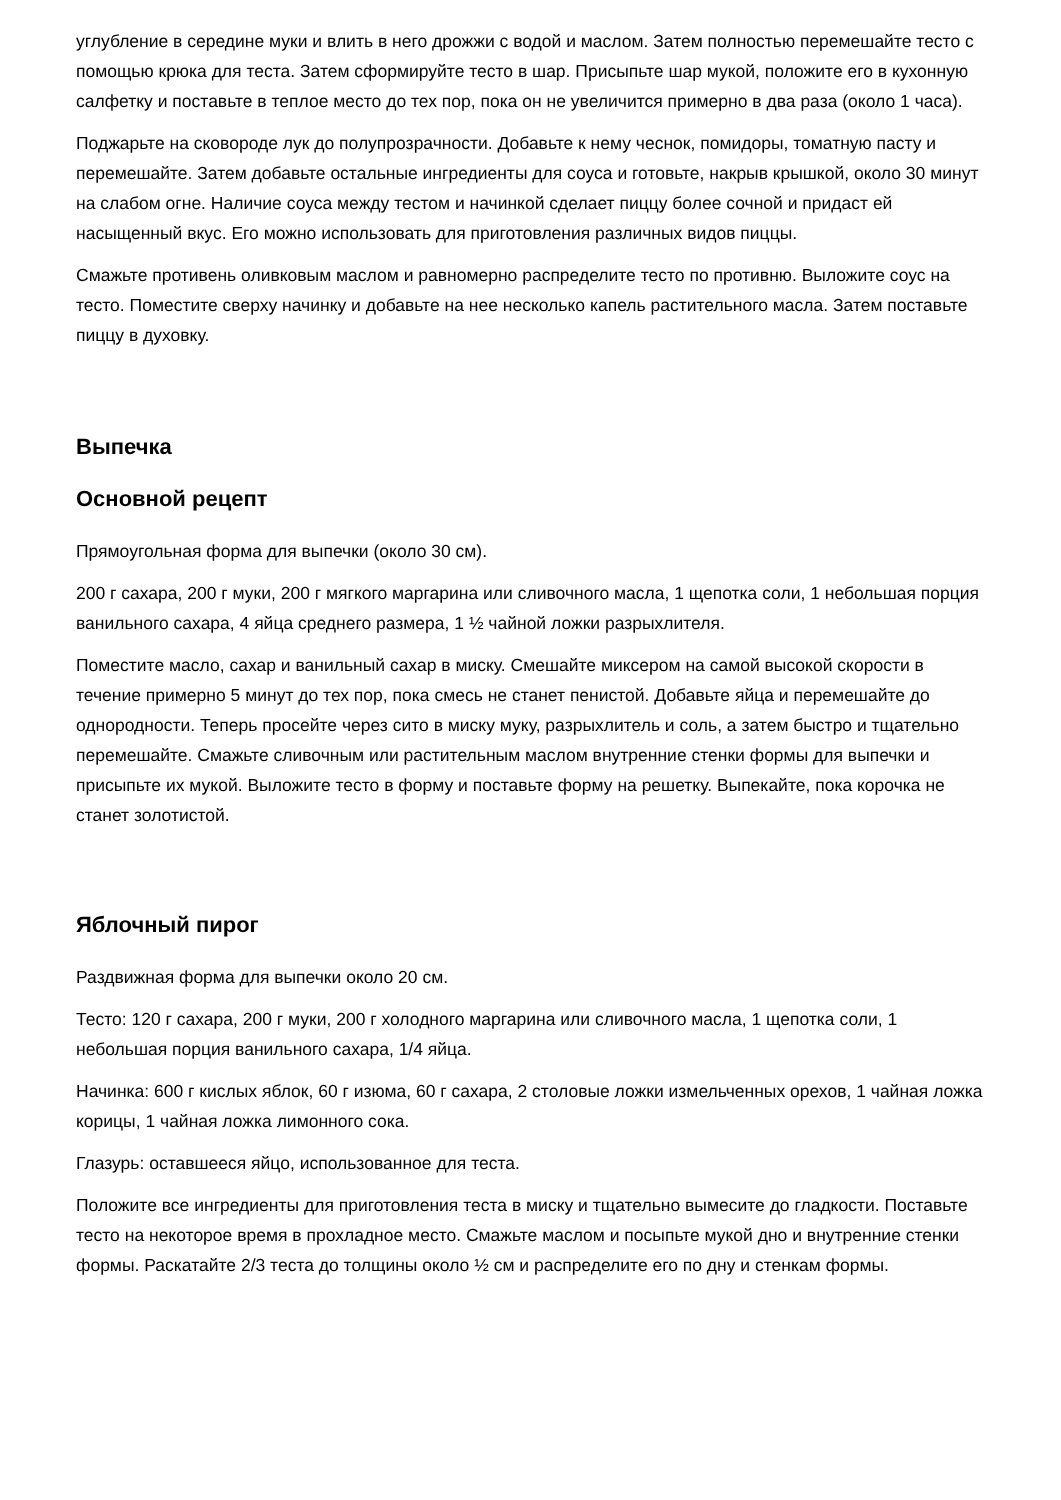углубление в середине муки и влить в него дрожжи с водой и маслом. Затем полностью перемешайте тесто с помощью крюка для теста. Затем сформируйте тесто в шар. Присыпьте шар мукой, положите его в кухонную салфетку и поставьте в теплое место до тех пор, пока он не увеличится примерно в два раза (около 1 часа).
Поджарьте на сковороде лук до полупрозрачности. Добавьте к нему чеснок, помидоры, томатную пасту и перемешайте. Затем добавьте остальные ингредиенты для соуса и готовьте, накрыв крышкой, около 30 минут на слабом огне. Наличие соуса между тестом и начинкой сделает пиццу более сочной и придаст ей насыщенный вкус. Его можно использовать для приготовления различных видов пиццы.
Смажьте противень оливковым маслом и равномерно распределите тесто по противню. Выложите соус на тесто. Поместите сверху начинку и добавьте на нее несколько капель растительного масла. Затем поставьте пиццу в духовку.
Выпечка
Основной рецепт
Прямоугольная форма для выпечки (около 30 см).
200 г сахара, 200 г муки, 200 г мягкого маргарина или сливочного масла, 1 щепотка соли, 1 небольшая порция ванильного сахара, 4 яйца среднего размера, 1 ½ чайной ложки разрыхлителя.
Поместите масло, сахар и ванильный сахар в миску. Смешайте миксером на самой высокой скорости в течение примерно 5 минут до тех пор, пока смесь не станет пенистой. Добавьте яйца и перемешайте до однородности. Теперь просейте через сито в миску муку, разрыхлитель и соль, а затем быстро и тщательно перемешайте. Смажьте сливочным или растительным маслом внутренние стенки формы для выпечки и присыпьте их мукой. Выложите тесто в форму и поставьте форму на решетку. Выпекайте, пока корочка не станет золотистой.
Яблочный пирог
Раздвижная форма для выпечки около 20 см.
Тесто: 120 г сахара, 200 г муки, 200 г холодного маргарина или сливочного масла, 1 щепотка соли, 1 небольшая порция ванильного сахара, 1/4 яйца.
Начинка: 600 г кислых яблок, 60 г изюма, 60 г сахара, 2 столовые ложки измельченных орехов, 1 чайная ложка корицы, 1 чайная ложка лимонного сока.
Глазурь: оставшееся яйцо, использованное для теста.
Положите все ингредиенты для приготовления теста в миску и тщательно вымесите до гладкости. Поставьте тесто на некоторое время в прохладное место. Смажьте маслом и посыпьте мукой дно и внутренние стенки формы. Раскатайте 2/3 теста до толщины около ½ см и распределите его по дну и стенкам формы.